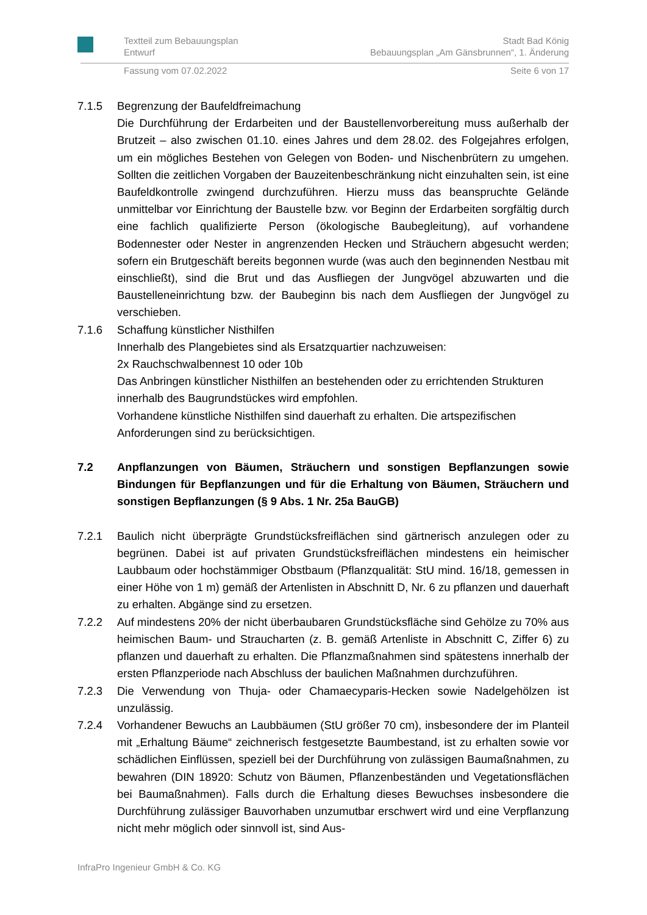Textteil zum Bebauungsplan
Entwurf
Stadt Bad König
Bebauungsplan „Am Gänsbrunnen“, 1. Änderung
Fassung vom 07.02.2022 Seite 6 von 17
7.1.5 Begrenzung der Baufeldfreimachung
Die Durchführung der Erdarbeiten und der Baustellenvorbereitung muss außerhalb der Brutzeit – also zwischen 01.10. eines Jahres und dem 28.02. des Folgejahres erfolgen, um ein mögliches Bestehen von Gelegen von Boden- und Nischenbrütern zu umgehen. Sollten die zeitlichen Vorgaben der Bauzeitenbeschränkung nicht einzuhalten sein, ist eine Baufeldkontrolle zwingend durchzuführen. Hierzu muss das beanspruchte Gelände unmittelbar vor Einrichtung der Baustelle bzw. vor Beginn der Erdarbeiten sorgfältig durch eine fachlich qualifizierte Person (ökologische Baubegleitung), auf vorhandene Bodennester oder Nester in angrenzenden Hecken und Sträuchern abgesucht werden; sofern ein Brutgeschäft bereits begonnen wurde (was auch den beginnenden Nestbau mit einschließt), sind die Brut und das Ausfliegen der Jungvögel abzuwarten und die Baustelleneinrichtung bzw. der Baubeginn bis nach dem Ausfliegen der Jungvögel zu verschieben.
7.1.6 Schaffung künstlicher Nisthilfen
Innerhalb des Plangebietes sind als Ersatzquartier nachzuweisen:
2x Rauchschwalbennest 10 oder 10b
Das Anbringen künstlicher Nisthilfen an bestehenden oder zu errichtenden Strukturen innerhalb des Baugrundstückes wird empfohlen.
Vorhandene künstliche Nisthilfen sind dauerhaft zu erhalten. Die artspezifischen Anforderungen sind zu berücksichtigen.
7.2 Anpflanzungen von Bäumen, Sträuchern und sonstigen Bepflanzungen sowie Bindungen für Bepflanzungen und für die Erhaltung von Bäumen, Sträuchern und sonstigen Bepflanzungen (§ 9 Abs. 1 Nr. 25a BauGB)
7.2.1 Baulich nicht überprägte Grundstücksfreiflächen sind gärtnerisch anzulegen oder zu begrünen. Dabei ist auf privaten Grundstücksfreiflächen mindestens ein heimischer Laubbaum oder hochstämmiger Obstbaum (Pflanzqualität: StU mind. 16/18, gemessen in einer Höhe von 1 m) gemäß der Artenlisten in Abschnitt D, Nr. 6 zu pflanzen und dauerhaft zu erhalten. Abgänge sind zu ersetzen.
7.2.2 Auf mindestens 20% der nicht überbaubaren Grundstücksfläche sind Gehölze zu 70% aus heimischen Baum- und Straucharten (z. B. gemäß Artenliste in Abschnitt C, Ziffer 6) zu pflanzen und dauerhaft zu erhalten. Die Pflanzmaßnahmen sind spätestens innerhalb der ersten Pflanzperiode nach Abschluss der baulichen Maßnahmen durchzuführen.
7.2.3 Die Verwendung von Thuja- oder Chamaecyparis-Hecken sowie Nadelgehölzen ist unzulässig.
7.2.4 Vorhandener Bewuchs an Laubbäumen (StU größer 70 cm), insbesondere der im Planteil mit „Erhaltung Bäume“ zeichnerisch festgesetzte Baumbestand, ist zu erhalten sowie vor schädlichen Einflüssen, speziell bei der Durchführung von zulässigen Baumaßnahmen, zu bewahren (DIN 18920: Schutz von Bäumen, Pflanzenbeständen und Vegetationsflächen bei Baumaßnahmen). Falls durch die Erhaltung dieses Bewuchses insbesondere die Durchführung zulässiger Bauvorhaben unzumutbar erschwert wird und eine Verpflanzung nicht mehr möglich oder sinnvoll ist, sind Aus-
InfraPro Ingenieur GmbH & Co. KG